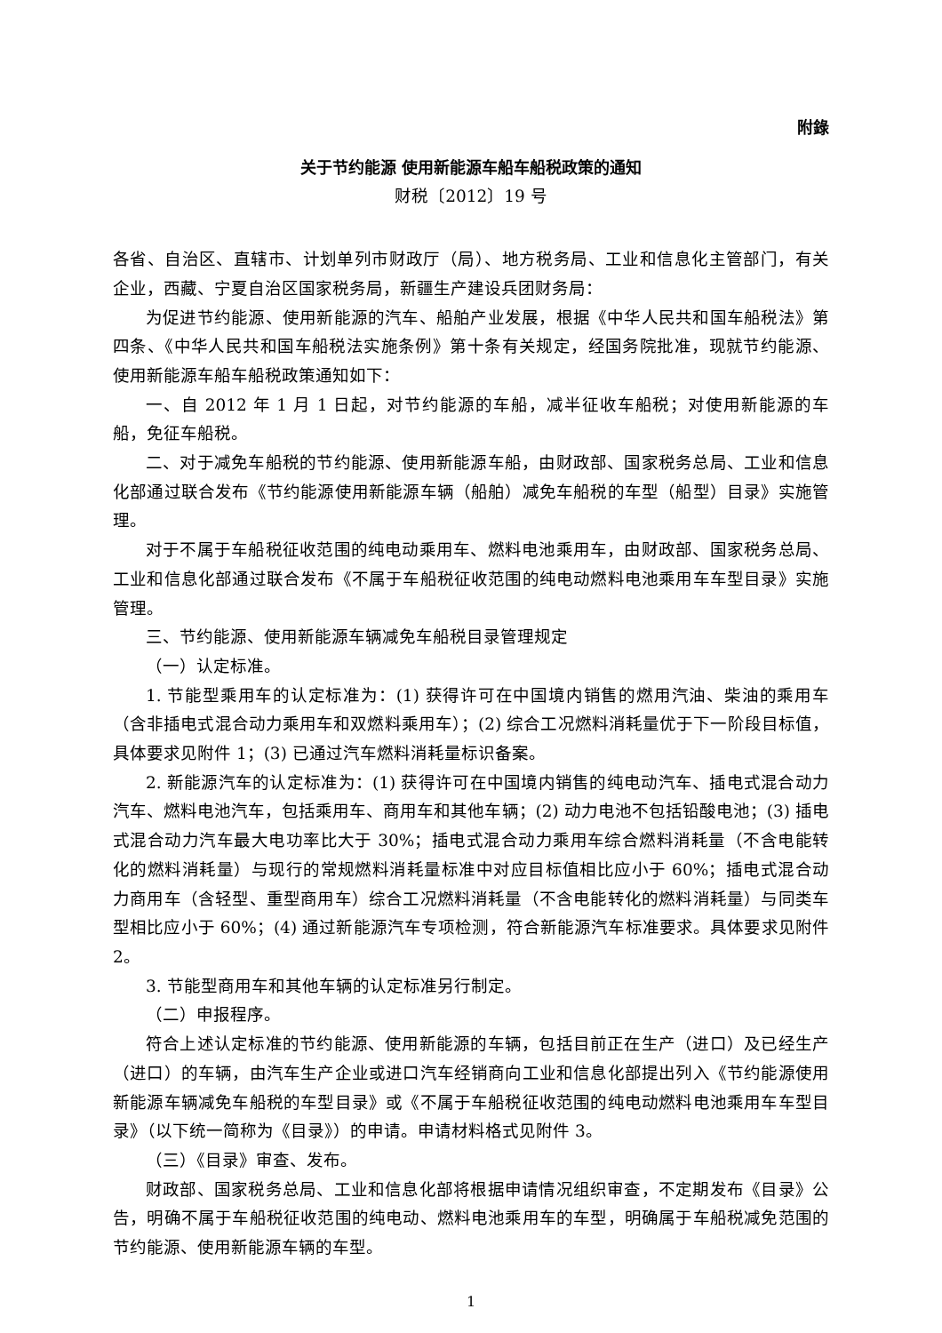附錄
关于节约能源 使用新能源车船车船税政策的通知
财税〔2012〕19 号
各省、自治区、直辖市、计划单列市财政厅（局）、地方税务局、工业和信息化主管部门，有关企业，西藏、宁夏自治区国家税务局，新疆生产建设兵团财务局：
为促进节约能源、使用新能源的汽车、船舶产业发展，根据《中华人民共和国车船税法》第四条、《中华人民共和国车船税法实施条例》第十条有关规定，经国务院批准，现就节约能源、使用新能源车船车船税政策通知如下：
一、自 2012 年 1 月 1 日起，对节约能源的车船，减半征收车船税；对使用新能源的车船，免征车船税。
二、对于减免车船税的节约能源、使用新能源车船，由财政部、国家税务总局、工业和信息化部通过联合发布《节约能源使用新能源车辆（船舶）减免车船税的车型（船型）目录》实施管理。
对于不属于车船税征收范围的纯电动乘用车、燃料电池乘用车，由财政部、国家税务总局、工业和信息化部通过联合发布《不属于车船税征收范围的纯电动燃料电池乘用车车型目录》实施管理。
三、节约能源、使用新能源车辆减免车船税目录管理规定
（一）认定标准。
1. 节能型乘用车的认定标准为：(1) 获得许可在中国境内销售的燃用汽油、柴油的乘用车（含非插电式混合动力乘用车和双燃料乘用车）；(2) 综合工况燃料消耗量优于下一阶段目标值，具体要求见附件 1；(3) 已通过汽车燃料消耗量标识备案。
2. 新能源汽车的认定标准为：(1) 获得许可在中国境内销售的纯电动汽车、插电式混合动力汽车、燃料电池汽车，包括乘用车、商用车和其他车辆；(2) 动力电池不包括铅酸电池；(3) 插电式混合动力汽车最大电功率比大于 30%；插电式混合动力乘用车综合燃料消耗量（不含电能转化的燃料消耗量）与现行的常规燃料消耗量标准中对应目标值相比应小于 60%；插电式混合动力商用车（含轻型、重型商用车）综合工况燃料消耗量（不含电能转化的燃料消耗量）与同类车型相比应小于 60%；(4) 通过新能源汽车专项检测，符合新能源汽车标准要求。具体要求见附件 2。
3. 节能型商用车和其他车辆的认定标准另行制定。
（二）申报程序。
符合上述认定标准的节约能源、使用新能源的车辆，包括目前正在生产（进口）及已经生产（进口）的车辆，由汽车生产企业或进口汽车经销商向工业和信息化部提出列入《节约能源使用新能源车辆减免车船税的车型目录》或《不属于车船税征收范围的纯电动燃料电池乘用车车型目录》（以下统一简称为《目录》）的申请。申请材料格式见附件 3。
（三）《目录》审查、发布。
财政部、国家税务总局、工业和信息化部将根据申请情况组织审查，不定期发布《目录》公告，明确不属于车船税征收范围的纯电动、燃料电池乘用车的车型，明确属于车船税减免范围的节约能源、使用新能源车辆的车型。
1